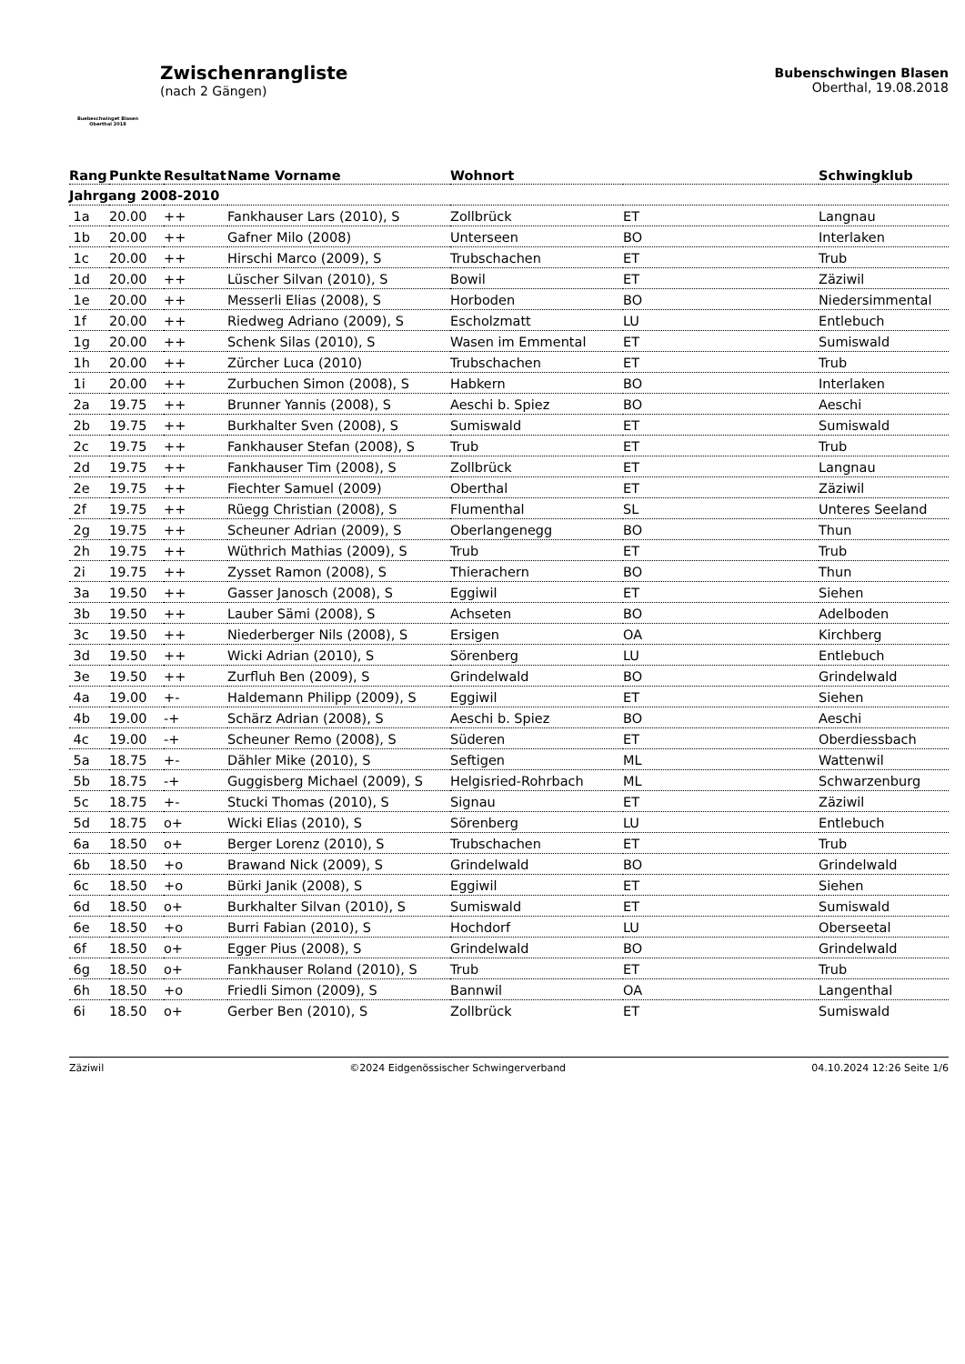Buebeschwinget Blasen
Oberthal 2018
Zwischenrangliste
(nach 2 Gängen)
Bubenschwingen Blasen
Oberthal, 19.08.2018
| Rang | Punkte | Resultat | Name Vorname | Wohnort | | Schwingklub |
| --- | --- | --- | --- | --- | --- | --- |
| Jahrgang 2008-2010 | | | | | | |
| 1a | 20.00 | ++ | Fankhauser Lars (2010), S | Zollbrück | ET | Langnau |
| 1b | 20.00 | ++ | Gafner Milo (2008) | Unterseen | BO | Interlaken |
| 1c | 20.00 | ++ | Hirschi Marco (2009), S | Trubschachen | ET | Trub |
| 1d | 20.00 | ++ | Lüscher Silvan (2010), S | Bowil | ET | Zäziwil |
| 1e | 20.00 | ++ | Messerli Elias (2008), S | Horboden | BO | Niedersimmental |
| 1f | 20.00 | ++ | Riedweg Adriano (2009), S | Escholzmatt | LU | Entlebuch |
| 1g | 20.00 | ++ | Schenk Silas (2010), S | Wasen im Emmental | ET | Sumiswald |
| 1h | 20.00 | ++ | Zürcher Luca (2010) | Trubschachen | ET | Trub |
| 1i | 20.00 | ++ | Zurbuchen Simon (2008), S | Habkern | BO | Interlaken |
| 2a | 19.75 | ++ | Brunner Yannis (2008), S | Aeschi b. Spiez | BO | Aeschi |
| 2b | 19.75 | ++ | Burkhalter Sven (2008), S | Sumiswald | ET | Sumiswald |
| 2c | 19.75 | ++ | Fankhauser Stefan (2008), S | Trub | ET | Trub |
| 2d | 19.75 | ++ | Fankhauser Tim (2008), S | Zollbrück | ET | Langnau |
| 2e | 19.75 | ++ | Fiechter Samuel (2009) | Oberthal | ET | Zäziwil |
| 2f | 19.75 | ++ | Rüegg Christian (2008), S | Flumenthal | SL | Unteres Seeland |
| 2g | 19.75 | ++ | Scheuner Adrian (2009), S | Oberlangenegg | BO | Thun |
| 2h | 19.75 | ++ | Wüthrich Mathias (2009), S | Trub | ET | Trub |
| 2i | 19.75 | ++ | Zysset Ramon (2008), S | Thierachern | BO | Thun |
| 3a | 19.50 | ++ | Gasser Janosch (2008), S | Eggiwil | ET | Siehen |
| 3b | 19.50 | ++ | Lauber Sämi (2008), S | Achseten | BO | Adelboden |
| 3c | 19.50 | ++ | Niederberger Nils (2008), S | Ersigen | OA | Kirchberg |
| 3d | 19.50 | ++ | Wicki Adrian (2010), S | Sörenberg | LU | Entlebuch |
| 3e | 19.50 | ++ | Zurfluh Ben (2009), S | Grindelwald | BO | Grindelwald |
| 4a | 19.00 | +- | Haldemann Philipp (2009), S | Eggiwil | ET | Siehen |
| 4b | 19.00 | -+ | Schärz Adrian (2008), S | Aeschi b. Spiez | BO | Aeschi |
| 4c | 19.00 | -+ | Scheuner Remo (2008), S | Süderen | ET | Oberdiessbach |
| 5a | 18.75 | +- | Dähler Mike (2010), S | Seftigen | ML | Wattenwil |
| 5b | 18.75 | -+ | Guggisberg Michael (2009), S | Helgisried-Rohrbach | ML | Schwarzenburg |
| 5c | 18.75 | +- | Stucki Thomas (2010), S | Signau | ET | Zäziwil |
| 5d | 18.75 | o+ | Wicki Elias (2010), S | Sörenberg | LU | Entlebuch |
| 6a | 18.50 | o+ | Berger Lorenz (2010), S | Trubschachen | ET | Trub |
| 6b | 18.50 | +o | Brawand Nick (2009), S | Grindelwald | BO | Grindelwald |
| 6c | 18.50 | +o | Bürki Janik (2008), S | Eggiwil | ET | Siehen |
| 6d | 18.50 | o+ | Burkhalter Silvan (2010), S | Sumiswald | ET | Sumiswald |
| 6e | 18.50 | +o | Burri Fabian (2010), S | Hochdorf | LU | Oberseetal |
| 6f | 18.50 | o+ | Egger Pius (2008), S | Grindelwald | BO | Grindelwald |
| 6g | 18.50 | o+ | Fankhauser Roland (2010), S | Trub | ET | Trub |
| 6h | 18.50 | +o | Friedli Simon (2009), S | Bannwil | OA | Langenthal |
| 6i | 18.50 | o+ | Gerber Ben (2010), S | Zollbrück | ET | Sumiswald |
Zäziwil ©2024 Eidgenössischer Schwingerverband 04.10.2024 12:26 Seite 1/6